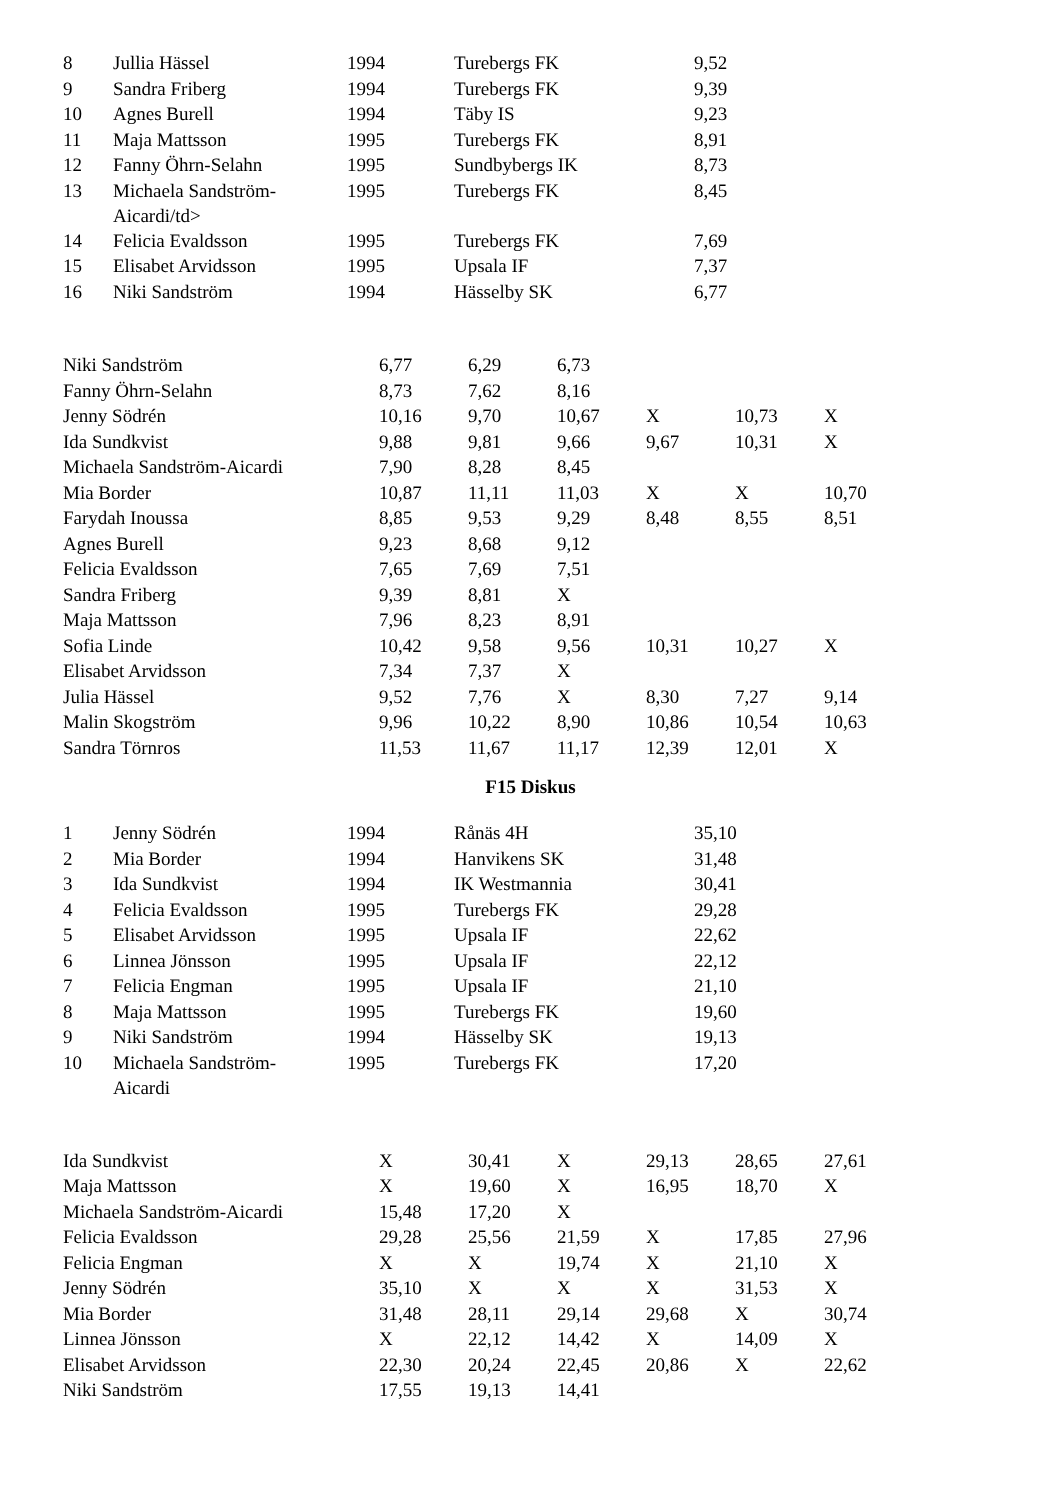| 8 | Jullia Hässel | 1994 | Turebergs FK | 9,52 |
| 9 | Sandra Friberg | 1994 | Turebergs FK | 9,39 |
| 10 | Agnes Burell | 1994 | Täby IS | 9,23 |
| 11 | Maja Mattsson | 1995 | Turebergs FK | 8,91 |
| 12 | Fanny Öhrn-Selahn | 1995 | Sundbybergs IK | 8,73 |
| 13 | Michaela Sandström- Aicardi/td> | 1995 | Turebergs FK | 8,45 |
| 14 | Felicia Evaldsson | 1995 | Turebergs FK | 7,69 |
| 15 | Elisabet Arvidsson | 1995 | Upsala IF | 7,37 |
| 16 | Niki Sandström | 1994 | Hässelby SK | 6,77 |
| Niki Sandström | 6,77 | 6,29 | 6,73 | | | |
| Fanny Öhrn-Selahn | 8,73 | 7,62 | 8,16 | | | |
| Jenny Södrén | 10,16 | 9,70 | 10,67 | X | 10,73 | X |
| Ida Sundkvist | 9,88 | 9,81 | 9,66 | 9,67 | 10,31 | X |
| Michaela Sandström-Aicardi | 7,90 | 8,28 | 8,45 | | | |
| Mia Border | 10,87 | 11,11 | 11,03 | X | X | 10,70 |
| Farydah Inoussa | 8,85 | 9,53 | 9,29 | 8,48 | 8,55 | 8,51 |
| Agnes Burell | 9,23 | 8,68 | 9,12 | | | |
| Felicia Evaldsson | 7,65 | 7,69 | 7,51 | | | |
| Sandra Friberg | 9,39 | 8,81 | X | | | |
| Maja Mattsson | 7,96 | 8,23 | 8,91 | | | |
| Sofia Linde | 10,42 | 9,58 | 9,56 | 10,31 | 10,27 | X |
| Elisabet Arvidsson | 7,34 | 7,37 | X | | | |
| Julia Hässel | 9,52 | 7,76 | X | 8,30 | 7,27 | 9,14 |
| Malin Skogström | 9,96 | 10,22 | 8,90 | 10,86 | 10,54 | 10,63 |
| Sandra Törnros | 11,53 | 11,67 | 11,17 | 12,39 | 12,01 | X |
F15 Diskus
| 1 | Jenny Södrén | 1994 | Rånäs 4H | 35,10 |
| 2 | Mia Border | 1994 | Hanvikens SK | 31,48 |
| 3 | Ida Sundkvist | 1994 | IK Westmannia | 30,41 |
| 4 | Felicia Evaldsson | 1995 | Turebergs FK | 29,28 |
| 5 | Elisabet Arvidsson | 1995 | Upsala IF | 22,62 |
| 6 | Linnea Jönsson | 1995 | Upsala IF | 22,12 |
| 7 | Felicia Engman | 1995 | Upsala IF | 21,10 |
| 8 | Maja Mattsson | 1995 | Turebergs FK | 19,60 |
| 9 | Niki Sandström | 1994 | Hässelby SK | 19,13 |
| 10 | Michaela Sandström- Aicardi | 1995 | Turebergs FK | 17,20 |
| Ida Sundkvist | X | 30,41 | X | 29,13 | 28,65 | 27,61 |
| Maja Mattsson | X | 19,60 | X | 16,95 | 18,70 | X |
| Michaela Sandström-Aicardi | 15,48 | 17,20 | X | | | |
| Felicia Evaldsson | 29,28 | 25,56 | 21,59 | X | 17,85 | 27,96 |
| Felicia Engman | X | X | 19,74 | X | 21,10 | X |
| Jenny Södrén | 35,10 | X | X | X | 31,53 | X |
| Mia Border | 31,48 | 28,11 | 29,14 | 29,68 | X | 30,74 |
| Linnea Jönsson | X | 22,12 | 14,42 | X | 14,09 | X |
| Elisabet Arvidsson | 22,30 | 20,24 | 22,45 | 20,86 | X | 22,62 |
| Niki Sandström | 17,55 | 19,13 | 14,41 | | | |